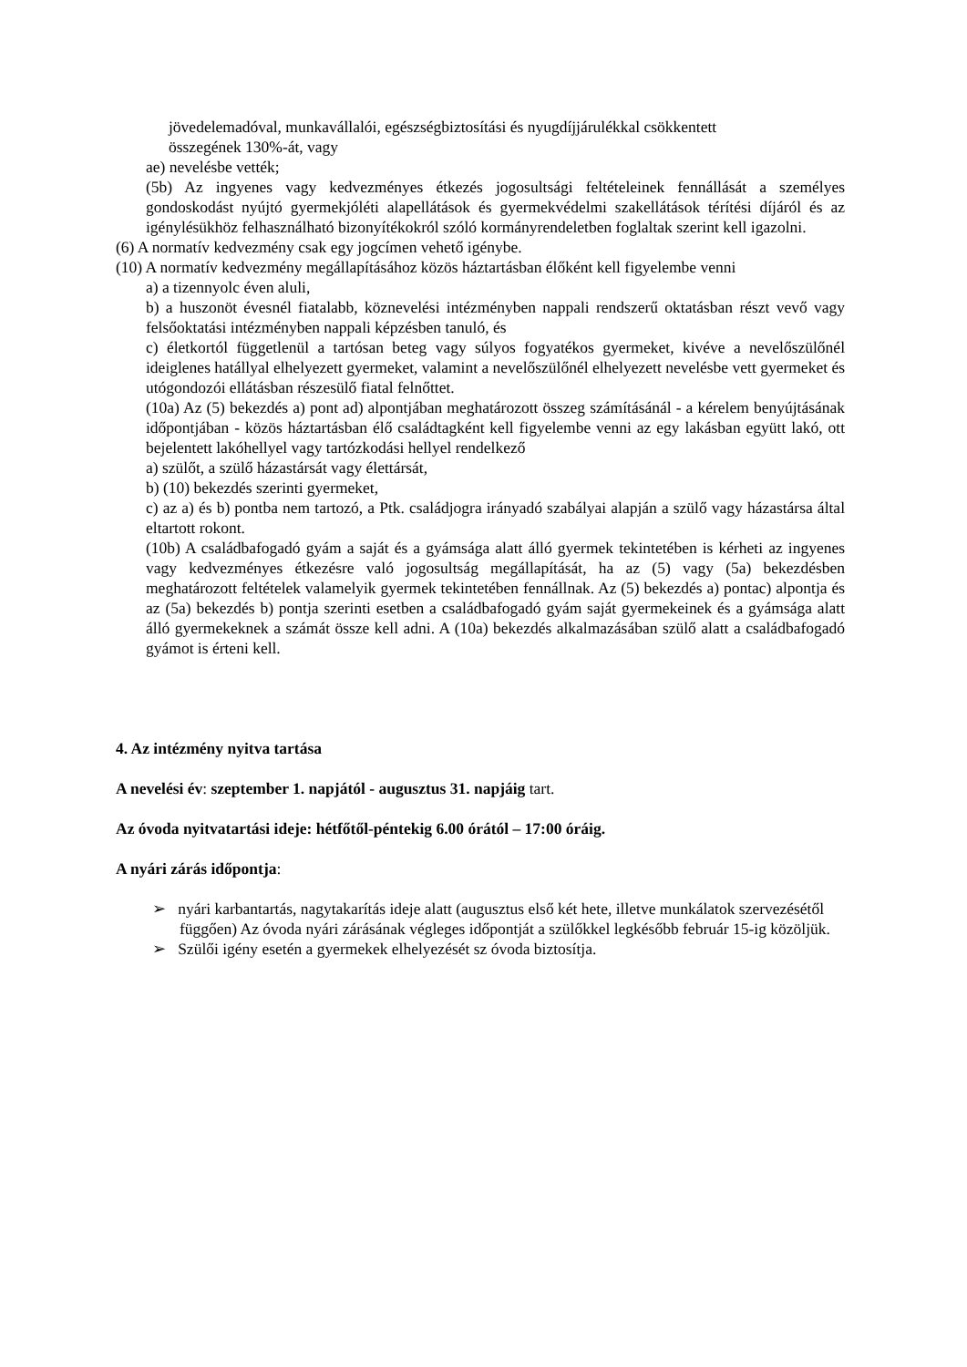jövedelemadóval, munkavállalói, egészségbiztosítási és nyugdíjjárulékkal csökkentett
összegének 130%-át, vagy
ae) nevelésbe vették;
(5b) Az ingyenes vagy kedvezményes étkezés jogosultsági feltételeinek fennállását a személyes gondoskodást nyújtó gyermekjóléti alapellátások és gyermekvédelmi szakellátások térítési díjáról és az igénylésükhöz felhasználható bizonyítékokról szóló kormányrendeletben foglaltak szerint kell igazolni.
(6) A normatív kedvezmény csak egy jogcímen vehető igénybe.
(10) A normatív kedvezmény megállapításához közös háztartásban élőként kell figyelembe venni
a) a tizennyolc éven aluli,
b) a huszonöt évesnél fiatalabb, köznevelési intézményben nappali rendszerű oktatásban részt vevő vagy felsőoktatási intézményben nappali képzésben tanuló, és
c) életkortól függetlenül a tartósan beteg vagy súlyos fogyatékos gyermeket, kivéve a nevelőszülőnél ideiglenes hatállyal elhelyezett gyermeket, valamint a nevelőszülőnél elhelyezett nevelésbe vett gyermeket és utógondozói ellátásban részesülő fiatal felnőttet.
(10a) Az (5) bekezdés a) pont ad) alpontjában meghatározott összeg számításánál - a kérelem benyújtásának időpontjában - közös háztartásban élő családtagként kell figyelembe venni az egy lakásban együtt lakó, ott bejelentett lakóhellyel vagy tartózkodási hellyel rendelkező
a) szülőt, a szülő házastársát vagy élettársát,
b) (10) bekezdés szerinti gyermeket,
c) az a) és b) pontba nem tartozó, a Ptk. családjogra irányadó szabályai alapján a szülő vagy házastársa által eltartott rokont.
(10b) A családbafogadó gyám a saját és a gyámsága alatt álló gyermek tekintetében is kérheti az ingyenes vagy kedvezményes étkezésre való jogosultság megállapítását, ha az (5) vagy (5a) bekezdésben meghatározott feltételek valamelyik gyermek tekintetében fennállnak. Az (5) bekezdés a) pontac) alpontja és az (5a) bekezdés b) pontja szerinti esetben a családbafogadó gyám saját gyermekeinek és a gyámsága alatt álló gyermekeknek a számát össze kell adni. A (10a) bekezdés alkalmazásában szülő alatt a családbafogadó gyámot is érteni kell.
4. Az intézmény nyitva tartása
A nevelési év: szeptember 1. napjától - augusztus 31. napjáig tart.
Az óvoda nyitvatartási ideje: hétfőtől-péntekig 6.00 órától – 17:00 óráig.
A nyári zárás időpontja:
➢ nyári karbantartás, nagytakarítás ideje alatt (augusztus első két hete, illetve munkálatok szervezésétől függően) Az óvoda nyári zárásának végleges időpontját a szülőkkel legkésőbb február 15-ig közöljük.
➢ Szülői igény esetén a gyermekek elhelyezését sz óvoda biztosítja.